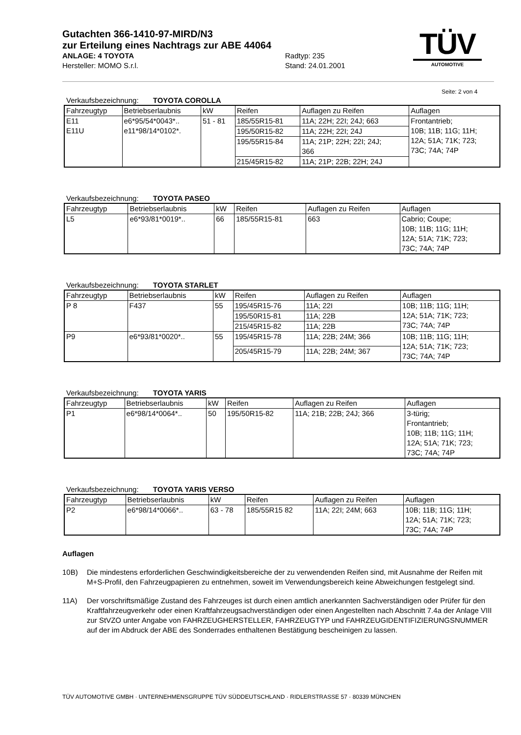Gutachten 366-1410-97-MIRD/N3
zur Erteilung eines Nachtrags zur ABE 44064
ANLAGE: 4 TOYOTA Radtyp: 235
Hersteller: MOMO S.r.l. Stand: 24.01.2001
TÜV
AUTOMOTIVE
Seite: 2 von 4
Verkaufsbezeichnung: TOYOTA COROLLA
| Fahrzeugtyp | Betriebserlaubnis | kW | Reifen | Auflagen zu Reifen | Auflagen |
| --- | --- | --- | --- | --- | --- |
| E11 E11U | e6*95/54*0043*.. e11*98/14*0102*. | 51 - 81 | 185/55R15-81 | 11A; 22H; 22I; 24J; 663 | Frontantrieb; 10B; 11B; 11G; 11H; 12A; 51A; 71K; 723; 73C; 74A; 74P |
| | | | 195/50R15-82 | 11A; 22H; 22I; 24J | |
| | | | 195/55R15-84 | 11A; 21P; 22H; 22I; 24J; 366 | |
| | | | 215/45R15-82 | 11A; 21P; 22B; 22H; 24J | |
Verkaufsbezeichnung: TOYOTA PASEO
| Fahrzeugtyp | Betriebserlaubnis | kW | Reifen | Auflagen zu Reifen | Auflagen |
| --- | --- | --- | --- | --- | --- |
| L5 | e6*93/81*0019*.. | 66 | 185/55R15-81 | 663 | Cabrio; Coupe; 10B; 11B; 11G; 11H; 12A; 51A; 71K; 723; 73C; 74A; 74P |
Verkaufsbezeichnung: TOYOTA STARLET
| Fahrzeugtyp | Betriebserlaubnis | kW | Reifen | Auflagen zu Reifen | Auflagen |
| --- | --- | --- | --- | --- | --- |
| P 8 | F437 | 55 | 195/45R15-76 | 11A; 22I | 10B; 11B; 11G; 11H; 12A; 51A; 71K; 723; 73C; 74A; 74P |
| | | | 195/50R15-81 | 11A; 22B | |
| | | | 215/45R15-82 | 11A; 22B | |
| P9 | e6*93/81*0020*.. | 55 | 195/45R15-78 | 11A; 22B; 24M; 366 | 10B; 11B; 11G; 11H; 12A; 51A; 71K; 723; 73C; 74A; 74P |
| | | | 205/45R15-79 | 11A; 22B; 24M; 367 | |
Verkaufsbezeichnung: TOYOTA YARIS
| Fahrzeugtyp | Betriebserlaubnis | kW | Reifen | Auflagen zu Reifen | Auflagen |
| --- | --- | --- | --- | --- | --- |
| P1 | e6*98/14*0064*.. | 50 | 195/50R15-82 | 11A; 21B; 22B; 24J; 366 | 3-türig; Frontantrieb; 10B; 11B; 11G; 11H; 12A; 51A; 71K; 723; 73C; 74A; 74P |
Verkaufsbezeichnung: TOYOTA YARIS VERSO
| Fahrzeugtyp | Betriebserlaubnis | kW | Reifen | Auflagen zu Reifen | Auflagen |
| --- | --- | --- | --- | --- | --- |
| P2 | e6*98/14*0066*.. | 63 - 78 | 185/55R15 82 | 11A; 22I; 24M; 663 | 10B; 11B; 11G; 11H; 12A; 51A; 71K; 723; 73C; 74A; 74P |
Auflagen
10B) Die mindestens erforderlichen Geschwindigkeitsbereiche der zu verwendenden Reifen sind, mit Ausnahme der Reifen mit M+S-Profil, den Fahrzeugpapieren zu entnehmen, soweit im Verwendungsbereich keine Abweichungen festgelegt sind.
11A) Der vorschriftsmäßige Zustand des Fahrzeuges ist durch einen amtlich anerkannten Sachverständigen oder Prüfer für den Kraftfahrzeugverkehr oder einen Kraftfahrzeugsachverständigen oder einen Angestellten nach Abschnitt 7.4a der Anlage VIII zur StVZO unter Angabe von FAHRZEUGHERSTELLER, FAHRZEUGTYP und FAHRZEUGIDENTIFIZIERUNGSNUMMER auf der im Abdruck der ABE des Sonderrades enthaltenen Bestätigung bescheinigen zu lassen.
TÜV AUTOMOTIVE GMBH · UNTERNEHMENSGRUPPE TÜV SÜDDEUTSCHLAND · RIDLERSTRASSE 57 · 80339 MÜNCHEN